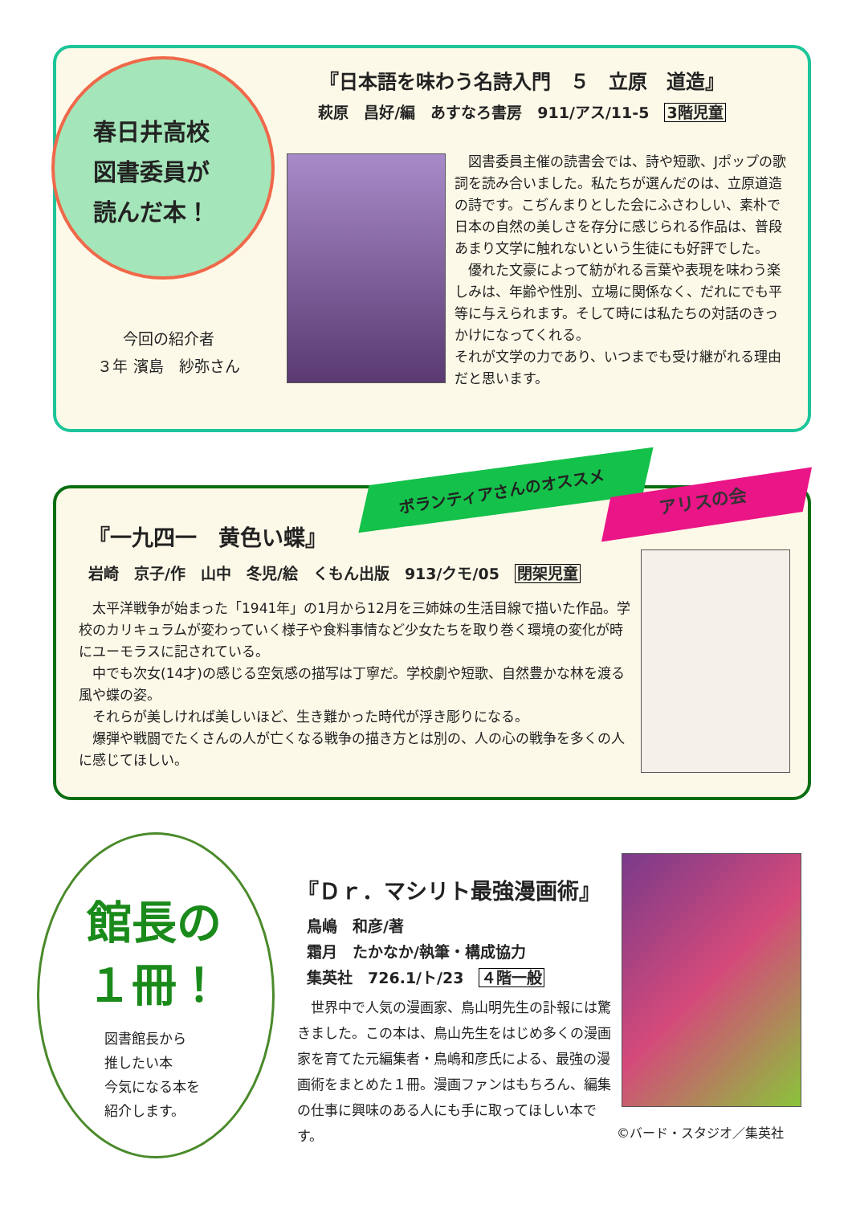春日井高校
図書委員が
読んだ本！
今回の紹介者
３年 濱島　紗弥さん
『日本語を味わう名詩入門　５　立原　道造』
萩原　昌好/編　あすなろ書房　911/アス/11-5　3階児童
　図書委員主催の読書会では、詩や短歌、Jポップの歌詞を読み合いました。私たちが選んだのは、立原道造の詩です。こぢんまりとした会にふさわしい、素朴で日本の自然の美しさを存分に感じられる作品は、普段あまり文学に触れないという生徒にも好評でした。
　優れた文豪によって紡がれる言葉や表現を味わう楽しみは、年齢や性別、立場に関係なく、だれにでも平等に与えられます。そして時には私たちの対話のきっかけになってくれる。
それが文学の力であり、いつまでも受け継がれる理由だと思います。
ボランティアさんのオススメ アリスの会
『一九四一　黄色い蝶』
岩崎　京子/作　山中　冬児/絵　くもん出版　913/クモ/05　閉架児童
　太平洋戦争が始まった「1941年」の1月から12月を三姉妹の生活目線で描いた作品。学校のカリキュラムが変わっていく様子や食料事情など少女たちを取り巻く環境の変化が時にユーモラスに記されている。
　中でも次女(14才)の感じる空気感の描写は丁寧だ。学校劇や短歌、自然豊かな林を渡る風や蝶の姿。
　それらが美しければ美しいほど、生き難かった時代が浮き彫りになる。
　爆弾や戦闘でたくさんの人が亡くなる戦争の描き方とは別の、人の心の戦争を多くの人に感じてほしい。
館長の
１冊！
図書館長から
推したい本
今気になる本を
紹介します。
『Ｄｒ．マシリト最強漫画術』
鳥嶋　和彦/著
霜月　たかなか/執筆・構成協力
集英社　726.1/ト/23　４階一般
　世界中で人気の漫画家、鳥山明先生の訃報には驚きました。この本は、鳥山先生をはじめ多くの漫画家を育てた元編集者・鳥嶋和彦氏による、最強の漫画術をまとめた１冊。漫画ファンはもちろん、編集の仕事に興味のある人にも手に取ってほしい本です。
©バード・スタジオ／集英社